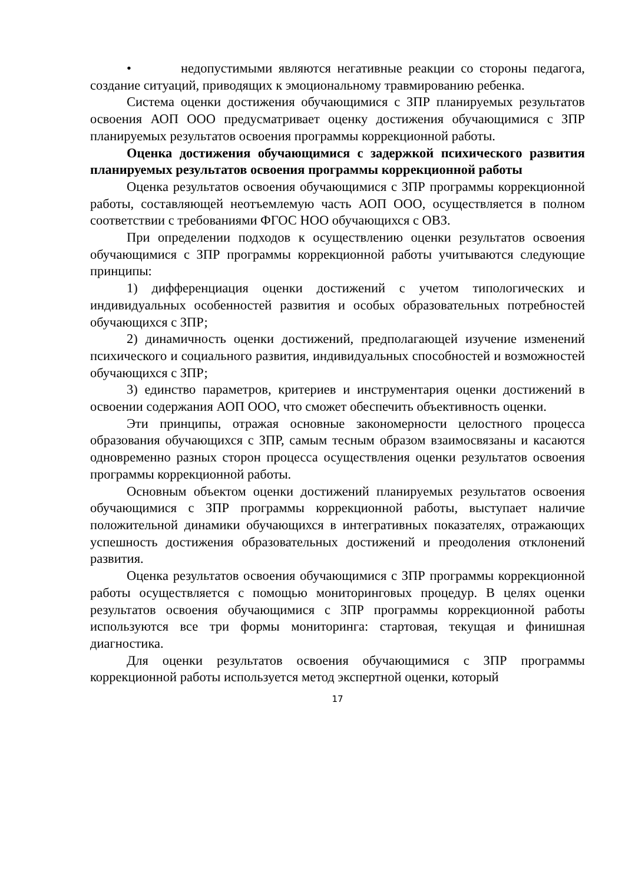• недопустимыми являются негативные реакции со стороны педагога, создание ситуаций, приводящих к эмоциональному травмированию ребенка.
Система оценки достижения обучающимися с ЗПР планируемых результатов освоения АОП ООО предусматривает оценку достижения обучающимися с ЗПР планируемых результатов освоения программы коррекционной работы.
Оценка достижения обучающимися с задержкой психического развития планируемых результатов освоения программы коррекционной работы
Оценка результатов освоения обучающимися с ЗПР программы коррекционной работы, составляющей неотъемлемую часть АОП ООО, осуществляется в полном соответствии с требованиями ФГОС НОО обучающихся с ОВЗ.
При определении подходов к осуществлению оценки результатов освоения обучающимися с ЗПР программы коррекционной работы учитываются следующие принципы:
1) дифференциация оценки достижений с учетом типологических и индивидуальных особенностей развития и особых образовательных потребностей обучающихся с ЗПР;
2) динамичность оценки достижений, предполагающей изучение изменений психического и социального развития, индивидуальных способностей и возможностей обучающихся с ЗПР;
3) единство параметров, критериев и инструментария оценки достижений в освоении содержания АОП ООО, что сможет обеспечить объективность оценки.
Эти принципы, отражая основные закономерности целостного процесса образования обучающихся с ЗПР, самым тесным образом взаимосвязаны и касаются одновременно разных сторон процесса осуществления оценки результатов освоения программы коррекционной работы.
Основным объектом оценки достижений планируемых результатов освоения обучающимися с ЗПР программы коррекционной работы, выступает наличие положительной динамики обучающихся в интегративных показателях, отражающих успешность достижения образовательных достижений и преодоления отклонений развития.
Оценка результатов освоения обучающимися с ЗПР программы коррекционной работы осуществляется с помощью мониторинговых процедур. В целях оценки результатов освоения обучающимися с ЗПР программы коррекционной работы используются все три формы мониторинга: стартовая, текущая и финишная диагностика.
Для оценки результатов освоения обучающимися с ЗПР программы коррекционной работы используется метод экспертной оценки, который
17